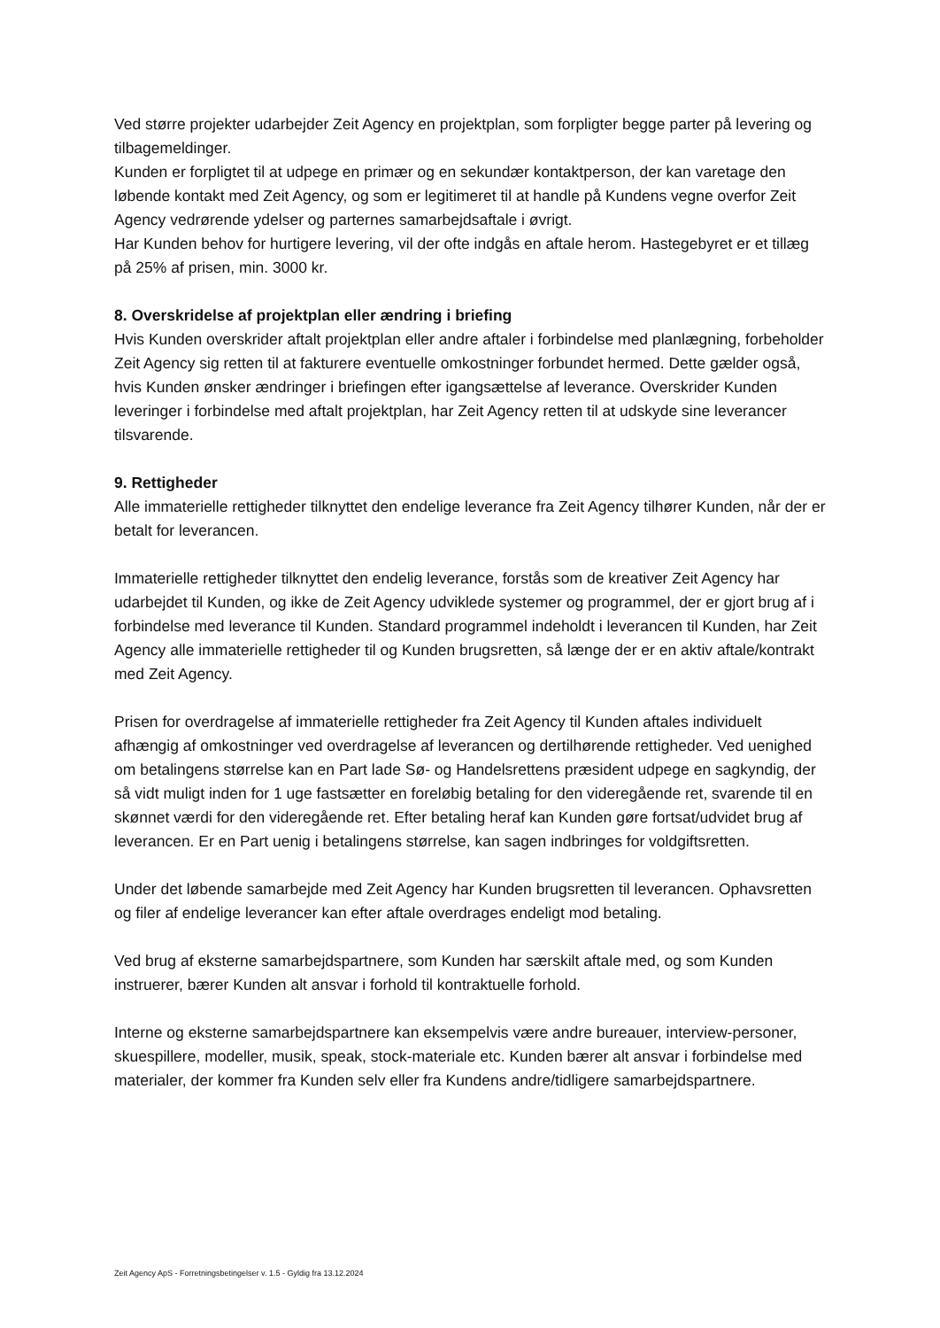Ved større projekter udarbejder Zeit Agency en projektplan, som forpligter begge parter på levering og tilbagemeldinger.
Kunden er forpligtet til at udpege en primær og en sekundær kontaktperson, der kan varetage den løbende kontakt med Zeit Agency, og som er legitimeret til at handle på Kundens vegne overfor Zeit Agency vedrørende ydelser og parternes samarbejdsaftale i øvrigt.
Har Kunden behov for hurtigere levering, vil der ofte indgås en aftale herom. Hastegebyret er et tillæg på 25% af prisen, min. 3000 kr.
8. Overskridelse af projektplan eller ændring i briefing
Hvis Kunden overskrider aftalt projektplan eller andre aftaler i forbindelse med planlægning, forbeholder Zeit Agency sig retten til at fakturere eventuelle omkostninger forbundet hermed. Dette gælder også, hvis Kunden ønsker ændringer i briefingen efter igangsættelse af leverance. Overskrider Kunden leveringer i forbindelse med aftalt projektplan, har Zeit Agency retten til at udskyde sine leverancer tilsvarende.
9. Rettigheder
Alle immaterielle rettigheder tilknyttet den endelige leverance fra Zeit Agency tilhører Kunden, når der er betalt for leverancen.
Immaterielle rettigheder tilknyttet den endelig leverance, forstås som de kreativer Zeit Agency har udarbejdet til Kunden, og ikke de Zeit Agency udviklede systemer og programmel, der er gjort brug af i forbindelse med leverance til Kunden. Standard programmel indeholdt i leverancen til Kunden, har Zeit Agency alle immaterielle rettigheder til og Kunden brugsretten, så længe der er en aktiv aftale/kontrakt med Zeit Agency.
Prisen for overdragelse af immaterielle rettigheder fra Zeit Agency til Kunden aftales individuelt afhængig af omkostninger ved overdragelse af leverancen og dertilhørende rettigheder. Ved uenighed om betalingens størrelse kan en Part lade Sø- og Handelsrettens præsident udpege en sagkyndig, der så vidt muligt inden for 1 uge fastsætter en foreløbig betaling for den videregående ret, svarende til en skønnet værdi for den videregående ret. Efter betaling heraf kan Kunden gøre fortsat/udvidet brug af leverancen. Er en Part uenig i betalingens størrelse, kan sagen indbringes for voldgiftsretten.
Under det løbende samarbejde med Zeit Agency har Kunden brugsretten til leverancen. Ophavsretten og filer af endelige leverancer kan efter aftale overdrages endeligt mod betaling.
Ved brug af eksterne samarbejdspartnere, som Kunden har særskilt aftale med, og som Kunden instruerer, bærer Kunden alt ansvar i forhold til kontraktuelle forhold.
Interne og eksterne samarbejdspartnere kan eksempelvis være andre bureauer, interview-personer, skuespillere, modeller, musik, speak, stock-materiale etc. Kunden bærer alt ansvar i forbindelse med materialer, der kommer fra Kunden selv eller fra Kundens andre/tidligere samarbejdspartnere.
Zeit Agency ApS - Forretningsbetingelser v. 1.5 - Gyldig fra 13.12.2024